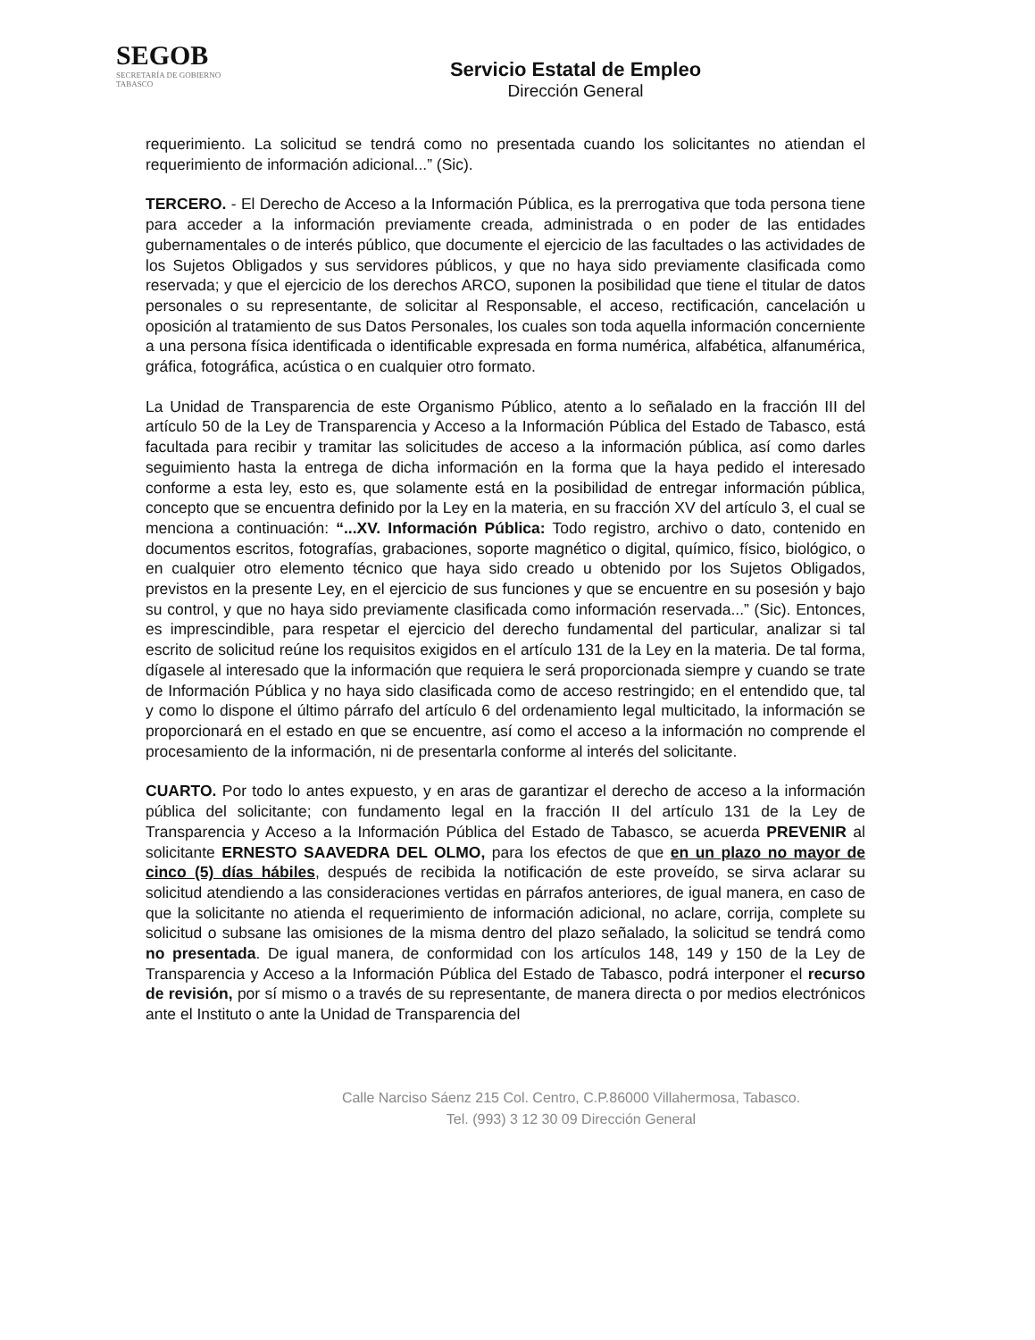SEGOB
SECRETARÍA DE GOBIERNO
TABASCO
Servicio Estatal de Empleo
Dirección General
requerimiento. La solicitud se tendrá como no presentada cuando los solicitantes no atiendan el requerimiento de información adicional...” (Sic).
TERCERO. - El Derecho de Acceso a la Información Pública, es la prerrogativa que toda persona tiene para acceder a la información previamente creada, administrada o en poder de las entidades gubernamentales o de interés público, que documente el ejercicio de las facultades o las actividades de los Sujetos Obligados y sus servidores públicos, y que no haya sido previamente clasificada como reservada; y que el ejercicio de los derechos ARCO, suponen la posibilidad que tiene el titular de datos personales o su representante, de solicitar al Responsable, el acceso, rectificación, cancelación u oposición al tratamiento de sus Datos Personales, los cuales son toda aquella información concerniente a una persona física identificada o identificable expresada en forma numérica, alfabética, alfanumérica, gráfica, fotográfica, acústica o en cualquier otro formato.
La Unidad de Transparencia de este Organismo Público, atento a lo señalado en la fracción III del artículo 50 de la Ley de Transparencia y Acceso a la Información Pública del Estado de Tabasco, está facultada para recibir y tramitar las solicitudes de acceso a la información pública, así como darles seguimiento hasta la entrega de dicha información en la forma que la haya pedido el interesado conforme a esta ley, esto es, que solamente está en la posibilidad de entregar información pública, concepto que se encuentra definido por la Ley en la materia, en su fracción XV del artículo 3, el cual se menciona a continuación: “...XV. Información Pública: Todo registro, archivo o dato, contenido en documentos escritos, fotografías, grabaciones, soporte magnético o digital, químico, físico, biológico, o en cualquier otro elemento técnico que haya sido creado u obtenido por los Sujetos Obligados, previstos en la presente Ley, en el ejercicio de sus funciones y que se encuentre en su posesión y bajo su control, y que no haya sido previamente clasificada como información reservada...” (Sic). Entonces, es imprescindible, para respetar el ejercicio del derecho fundamental del particular, analizar si tal escrito de solicitud reúne los requisitos exigidos en el artículo 131 de la Ley en la materia. De tal forma, dígasele al interesado que la información que requiera le será proporcionada siempre y cuando se trate de Información Pública y no haya sido clasificada como de acceso restringido; en el entendido que, tal y como lo dispone el último párrafo del artículo 6 del ordenamiento legal multicitado, la información se proporcionará en el estado en que se encuentre, así como el acceso a la información no comprende el procesamiento de la información, ni de presentarla conforme al interés del solicitante.
CUARTO. Por todo lo antes expuesto, y en aras de garantizar el derecho de acceso a la información pública del solicitante; con fundamento legal en la fracción II del artículo 131 de la Ley de Transparencia y Acceso a la Información Pública del Estado de Tabasco, se acuerda PREVENIR al solicitante ERNESTO SAAVEDRA DEL OLMO, para los efectos de que en un plazo no mayor de cinco (5) días hábiles, después de recibida la notificación de este proveído, se sirva aclarar su solicitud atendiendo a las consideraciones vertidas en párrafos anteriores, de igual manera, en caso de que la solicitante no atienda el requerimiento de información adicional, no aclare, corrija, complete su solicitud o subsane las omisiones de la misma dentro del plazo señalado, la solicitud se tendrá como no presentada. De igual manera, de conformidad con los artículos 148, 149 y 150 de la Ley de Transparencia y Acceso a la Información Pública del Estado de Tabasco, podrá interponer el recurso de revisión, por sí mismo o a través de su representante, de manera directa o por medios electrónicos ante el Instituto o ante la Unidad de Transparencia del
Calle Narciso Sáenz 215 Col. Centro, C.P.86000 Villahermosa, Tabasco.
Tel. (993) 3 12 30 09 Dirección General